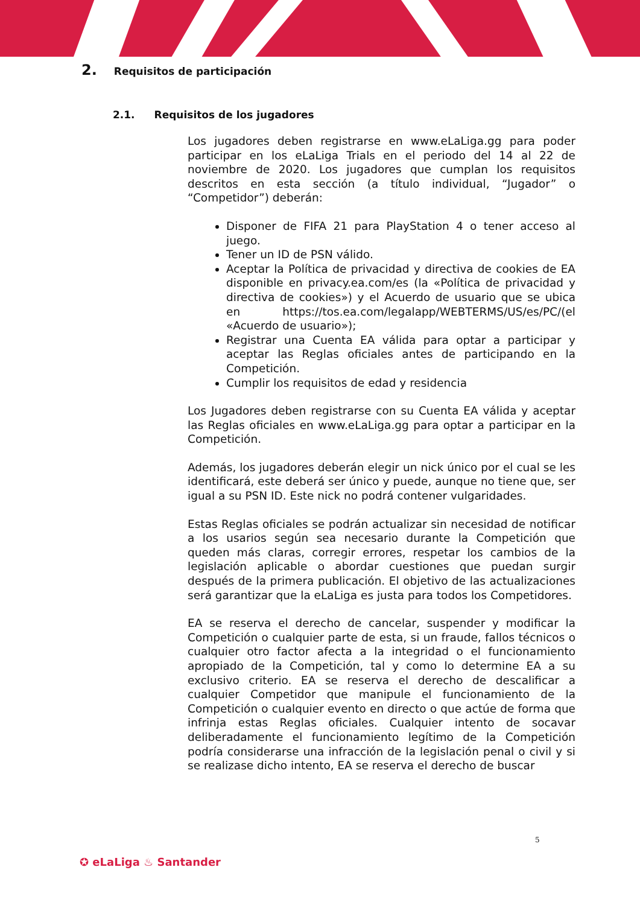2. Requisitos de participación
2.1. Requisitos de los jugadores
Los jugadores deben registrarse en www.eLaLiga.gg para poder participar en los eLaLiga Trials en el periodo del 14 al 22 de noviembre de 2020. Los jugadores que cumplan los requisitos descritos en esta sección (a título individual, “Jugador” o “Competidor”) deberán:
Disponer de FIFA 21 para PlayStation 4 o tener acceso al juego.
Tener un ID de PSN válido.
Aceptar la Política de privacidad y directiva de cookies de EA disponible en privacy.ea.com/es (la «Política de privacidad y directiva de cookies») y el Acuerdo de usuario que se ubica en https://tos.ea.com/legalapp/WEBTERMS/US/es/PC/(el «Acuerdo de usuario»);
Registrar una Cuenta EA válida para optar a participar y aceptar las Reglas oficiales antes de participando en la Competición.
Cumplir los requisitos de edad y residencia
Los Jugadores deben registrarse con su Cuenta EA válida y aceptar las Reglas oficiales en www.eLaLiga.gg para optar a participar en la Competición.
Además, los jugadores deberán elegir un nick único por el cual se les identificará, este deberá ser único y puede, aunque no tiene que, ser igual a su PSN ID. Este nick no podrá contener vulgaridades.
Estas Reglas oficiales se podrán actualizar sin necesidad de notificar a los usarios según sea necesario durante la Competición que queden más claras, corregir errores, respetar los cambios de la legislación aplicable o abordar cuestiones que puedan surgir después de la primera publicación. El objetivo de las actualizaciones será garantizar que la eLaLiga es justa para todos los Competidores.
EA se reserva el derecho de cancelar, suspender y modificar la Competición o cualquier parte de esta, si un fraude, fallos técnicos o cualquier otro factor afecta a la integridad o el funcionamiento apropiado de la Competición, tal y como lo determine EA a su exclusivo criterio. EA se reserva el derecho de descalificar a cualquier Competidor que manipule el funcionamiento de la Competición o cualquier evento en directo o que actúe de forma que infrinja estas Reglas oficiales. Cualquier intento de socavar deliberadamente el funcionamiento legítimo de la Competición podría considerarse una infracción de la legislación penal o civil y si se realizase dicho intento, EA se reserva el derecho de buscar
5
✪ eLaLiga ♨ Santander